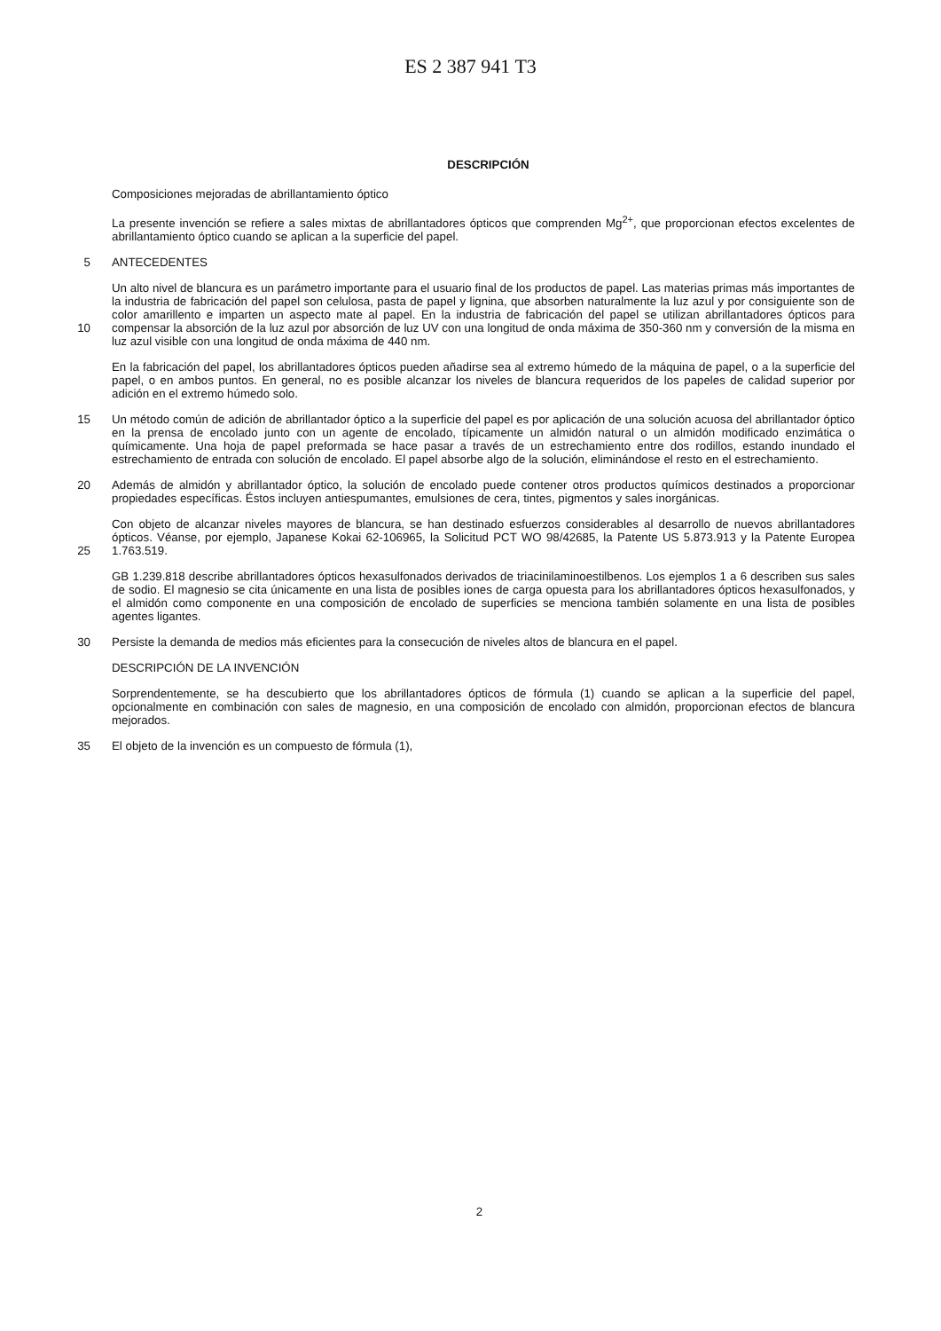ES 2 387 941 T3
DESCRIPCIÓN
Composiciones mejoradas de abrillantamiento óptico
La presente invención se refiere a sales mixtas de abrillantadores ópticos que comprenden Mg<sup>2+</sup>, que proporcionan efectos excelentes de abrillantamiento óptico cuando se aplican a la superficie del papel.
5 ANTECEDENTES
10 Un alto nivel de blancura es un parámetro importante para el usuario final de los productos de papel. Las materias primas más importantes de la industria de fabricación del papel son celulosa, pasta de papel y lignina, que absorben naturalmente la luz azul y por consiguiente son de color amarillento e imparten un aspecto mate al papel. En la industria de fabricación del papel se utilizan abrillantadores ópticos para compensar la absorción de la luz azul por absorción de luz UV con una longitud de onda máxima de 350-360 nm y conversión de la misma en luz azul visible con una longitud de onda máxima de 440 nm.
En la fabricación del papel, los abrillantadores ópticos pueden añadirse sea al extremo húmedo de la máquina de papel, o a la superficie del papel, o en ambos puntos. En general, no es posible alcanzar los niveles de blancura requeridos de los papeles de calidad superior por adición en el extremo húmedo solo.
15 Un método común de adición de abrillantador óptico a la superficie del papel es por aplicación de una solución acuosa del abrillantador óptico en la prensa de encolado junto con un agente de encolado, típicamente un almidón natural o un almidón modificado enzimática o químicamente. Una hoja de papel preformada se hace pasar a través de un estrechamiento entre dos rodillos, estando inundado el estrechamiento de entrada con solución de encolado. El papel absorbe algo de la solución, eliminándose el resto en el estrechamiento.
20 Además de almidón y abrillantador óptico, la solución de encolado puede contener otros productos químicos destinados a proporcionar propiedades específicas. Éstos incluyen antiespumantes, emulsiones de cera, tintes, pigmentos y sales inorgánicas.
25 Con objeto de alcanzar niveles mayores de blancura, se han destinado esfuerzos considerables al desarrollo de nuevos abrillantadores ópticos. Véanse, por ejemplo, Japanese Kokai 62-106965, la Solicitud PCT WO 98/42685, la Patente US 5.873.913 y la Patente Europea 1.763.519.
GB 1.239.818 describe abrillantadores ópticos hexasulfonados derivados de triacinilaminoestilbenos. Los ejemplos 1 a 6 describen sus sales de sodio. El magnesio se cita únicamente en una lista de posibles iones de carga opuesta para los abrillantadores ópticos hexasulfonados, y el almidón como componente en una composición de encolado de superficies se menciona también solamente en una lista de posibles agentes ligantes.
30 Persiste la demanda de medios más eficientes para la consecución de niveles altos de blancura en el papel.
DESCRIPCIÓN DE LA INVENCIÓN
Sorprendentemente, se ha descubierto que los abrillantadores ópticos de fórmula (1) cuando se aplican a la superficie del papel, opcionalmente en combinación con sales de magnesio, en una composición de encolado con almidón, proporcionan efectos de blancura mejorados.
35 El objeto de la invención es un compuesto de fórmula (1),
2